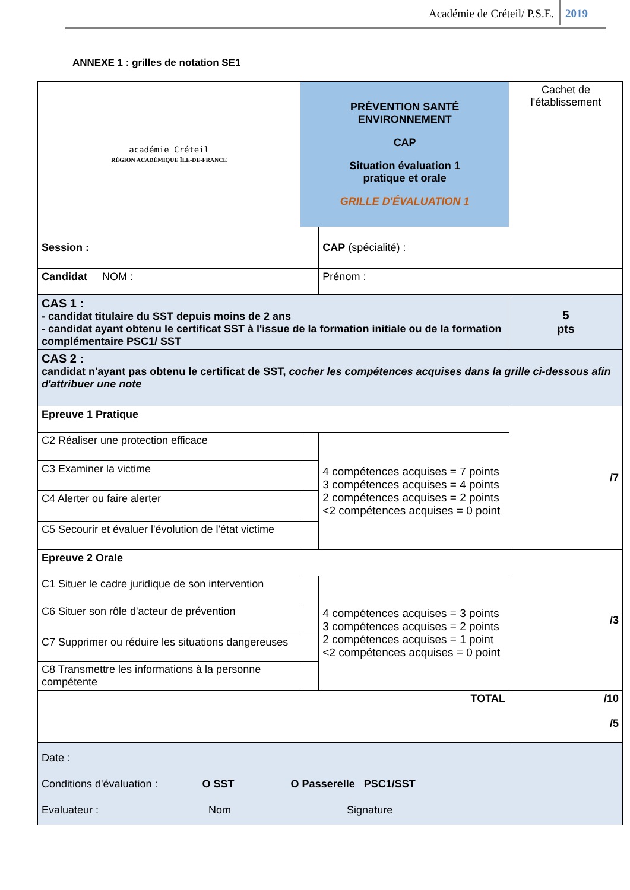Académie de Créteil/ P.S.E. 2019
ANNEXE 1 : grilles de notation SE1
| académie Créteil RÉGION ACADÉMIQUE ÎLE-DE-FRANCE | PRÉVENTION SANTÉ ENVIRONNEMENT CAP Situation évaluation 1 pratique et orale GRILLE D'ÉVALUATION 1 | | Cachet de l'établissement | |
| Session : | | CAP (spécialité) : | | |
| Candidat NOM : | | Prénom : | | |
| CAS 1 : - candidat titulaire du SST depuis moins de 2 ans - candidat ayant obtenu le certificat SST à l'issue de la formation initiale ou de la formation complémentaire PSC1/ SST | | | | 5 pts |
| CAS 2 : candidat n'ayant pas obtenu le certificat de SST, cocher les compétences acquises dans la grille ci-dessous afin d'attribuer une note | | | | |
| Epreuve 1 Pratique | | | | /7 |
| C2 Réaliser une protection efficace | | 4 compétences acquises = 7 points 3 compétences acquises = 4 points 2 compétences acquises = 2 points <2 compétences acquises = 0 point | | |
| C3 Examiner la victime | | | | |
| C4 Alerter ou faire alerter | | | | |
| C5 Secourir et évaluer l'évolution de l'état victime | | | | |
| Epreuve 2 Orale | | | | /3 |
| C1 Situer le cadre juridique de son intervention | | 4 compétences acquises = 3 points 3 compétences acquises = 2 points 2 compétences acquises = 1 point <2 compétences acquises = 0 point | | |
| C6 Situer son rôle d'acteur de prévention | | | | |
| C7 Supprimer ou réduire les situations dangereuses | | | | |
| C8 Transmettre les informations à la personne compétente | | | | |
| TOTAL | | | | /10 /5 |
| Date : Conditions d'évaluation : O SST O Passerelle PSC1/SST Evaluateur : Nom Signature | | | | |